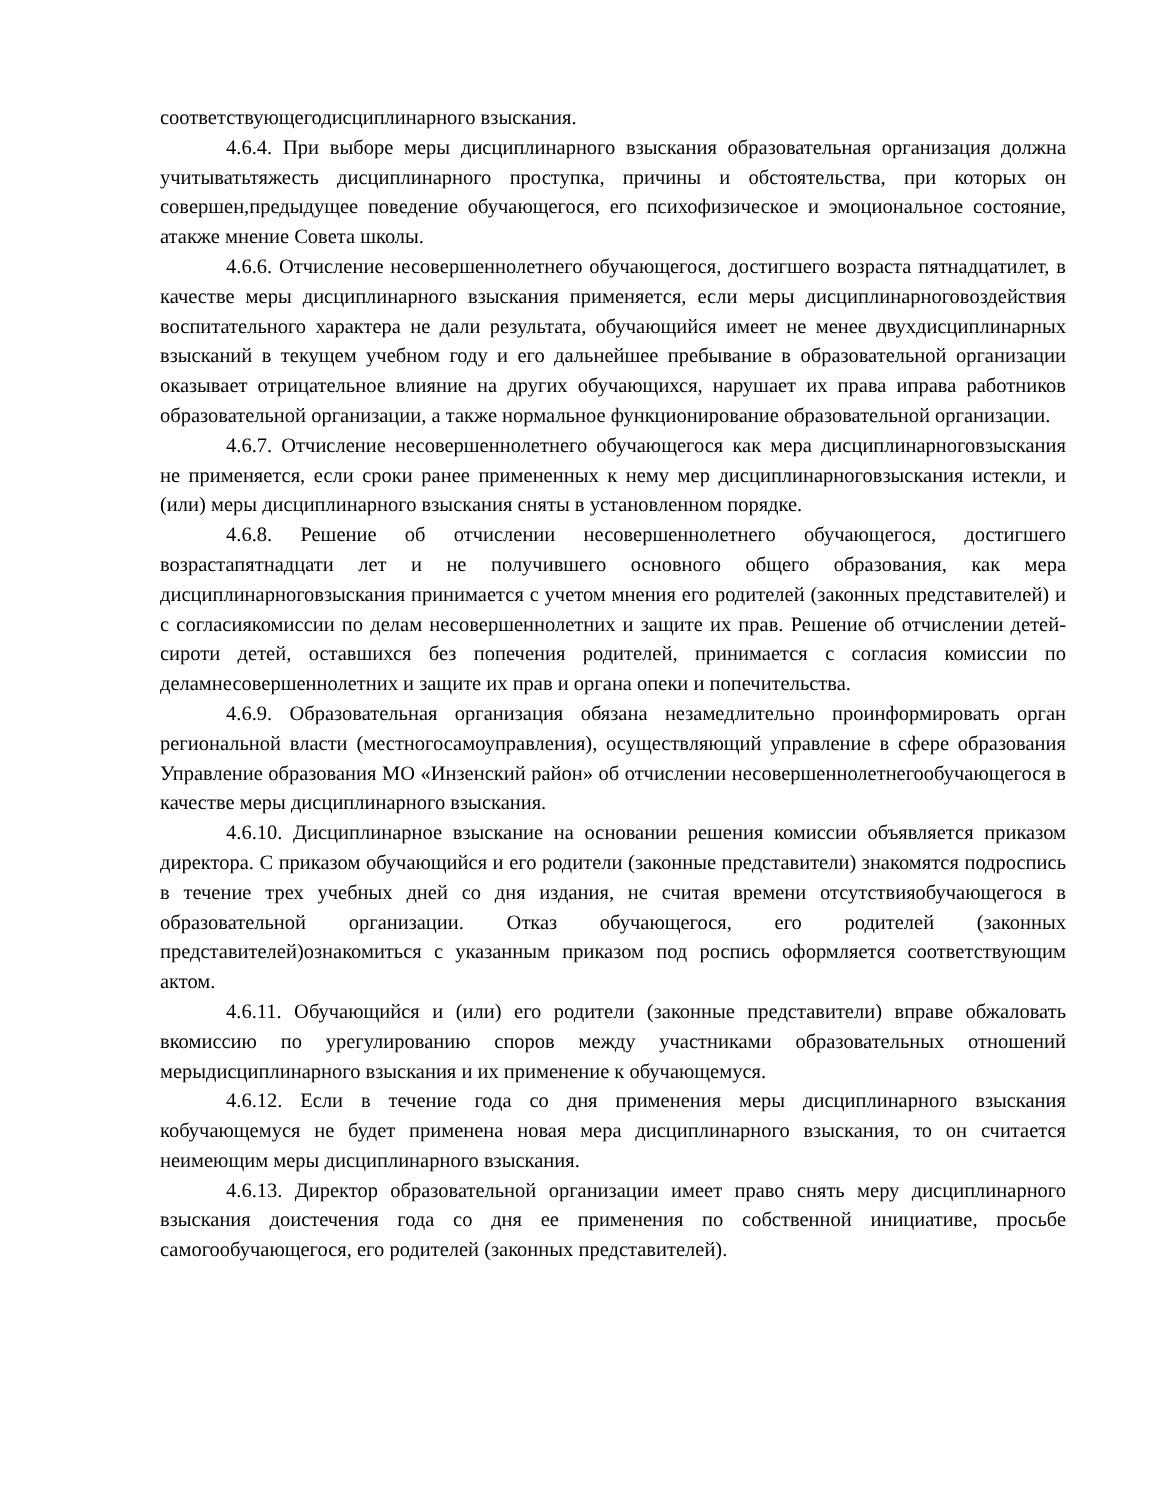соответствующегодисциплинарного взыскания.
4.6.4. При выборе меры дисциплинарного взыскания образовательная организация должна учитыватьтяжесть дисциплинарного проступка, причины и обстоятельства, при которых он совершен,предыдущее поведение обучающегося, его психофизическое и эмоциональное состояние, атакже мнение Совета школы.
4.6.6. Отчисление несовершеннолетнего обучающегося, достигшего возраста пятнадцатилет, в качестве меры дисциплинарного взыскания применяется, если меры дисциплинарноговоздействия воспитательного характера не дали результата, обучающийся имеет не менее двухдисциплинарных взысканий в текущем учебном году и его дальнейшее пребывание в образовательной организации оказывает отрицательное влияние на других обучающихся, нарушает их права иправа работников образовательной организации, а также нормальное функционирование образовательной организации.
4.6.7. Отчисление несовершеннолетнего обучающегося как мера дисциплинарноговзыскания не применяется, если сроки ранее примененных к нему мер дисциплинарноговзыскания истекли, и (или) меры дисциплинарного взыскания сняты в установленном порядке.
4.6.8. Решение об отчислении несовершеннолетнего обучающегося, достигшего возрастапятнадцати лет и не получившего основного общего образования, как мера дисциплинарноговзыскания принимается с учетом мнения его родителей (законных представителей) и с согласиякомиссии по делам несовершеннолетних и защите их прав. Решение об отчислении детей-сироти детей, оставшихся без попечения родителей, принимается с согласия комиссии по деламнесовершеннолетних и защите их прав и органа опеки и попечительства.
4.6.9. Образовательная организация обязана незамедлительно проинформировать орган региональной власти (местногосамоуправления), осуществляющий управление в сфере образования Управление образования МО «Инзенский район» об отчислении несовершеннолетнегообучающегося в качестве меры дисциплинарного взыскания.
4.6.10. Дисциплинарное взыскание на основании решения комиссии объявляется приказом директора. С приказом обучающийся и его родители (законные представители) знакомятся подроспись в течение трех учебных дней со дня издания, не считая времени отсутствияобучающегося в образовательной организации. Отказ обучающегося, его родителей (законных представителей)ознакомиться с указанным приказом под роспись оформляется соответствующим актом.
4.6.11. Обучающийся и (или) его родители (законные представители) вправе обжаловать вкомиссию по урегулированию споров между участниками образовательных отношений мерыдисциплинарного взыскания и их применение к обучающемуся.
4.6.12. Если в течение года со дня применения меры дисциплинарного взыскания кобучающемуся не будет применена новая мера дисциплинарного взыскания, то он считается неимеющим меры дисциплинарного взыскания.
4.6.13. Директор образовательной организации имеет право снять меру дисциплинарного взыскания доистечения года со дня ее применения по собственной инициативе, просьбе самогообучающегося, его родителей (законных представителей).